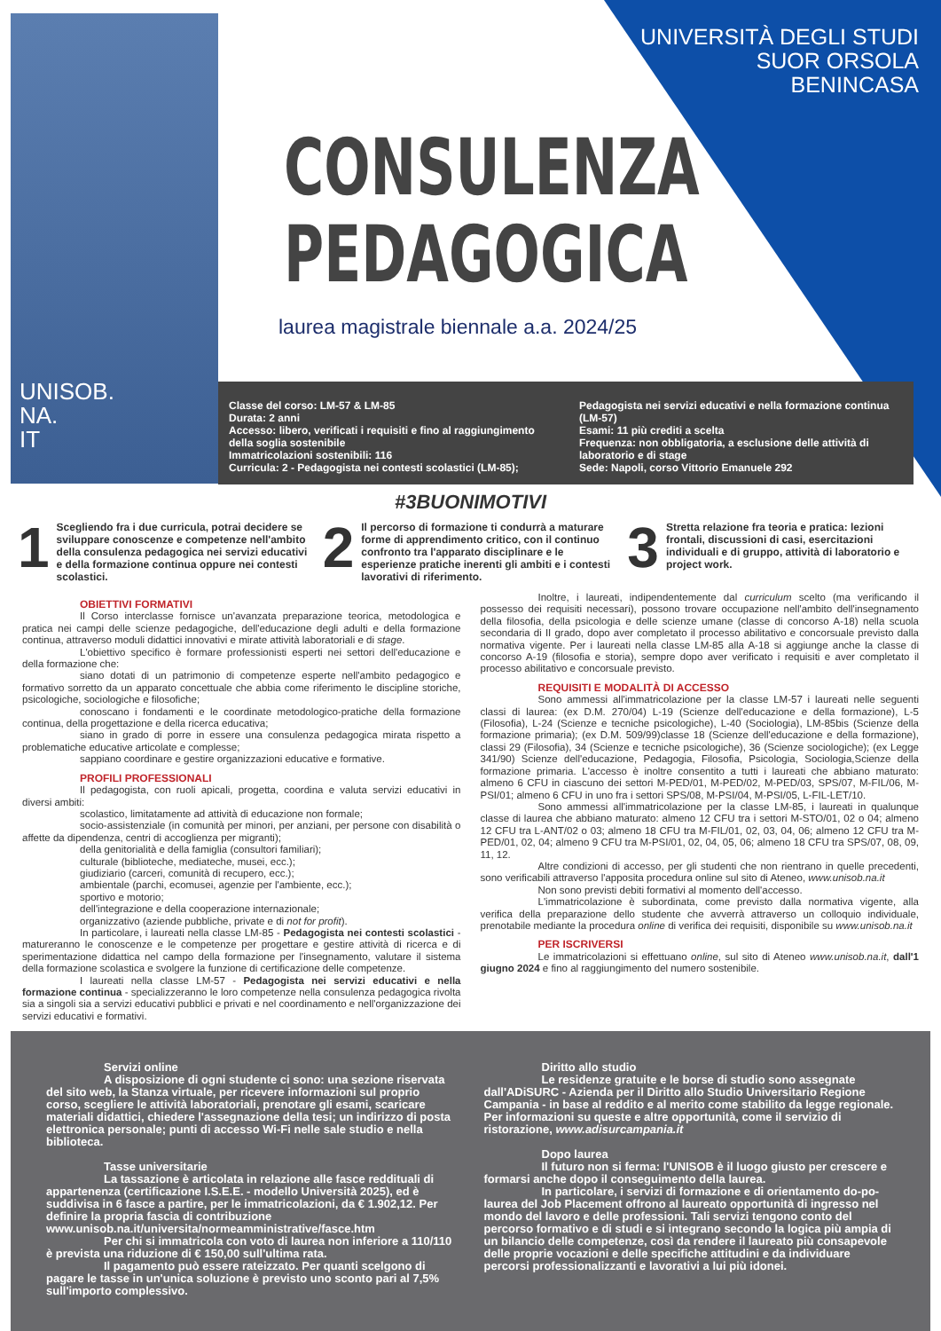UNIVERSITÀ DEGLI STUDI
SUOR ORSOLA
BENINCASA
CONSULENZA
PEDAGOGICA
laurea magistrale biennale a.a. 2024/25
UNISOB.
NA.
IT
Classe del corso: LM-57 & LM-85
Durata: 2 anni
Accesso: libero, verificati i requisiti e fino al raggiungimento della soglia sostenibile
Immatricolazioni sostenibili: 116
Curricula: 2 - Pedagogista nei contesti scolastici (LM-85);
Pedagogista nei servizi educativi e nella formazione continua (LM-57)
Esami: 11 più crediti a scelta
Frequenza: non obbligatoria, a esclusione delle attività di laboratorio e di stage
Sede: Napoli, corso Vittorio Emanuele 292
#3BUONIMOTIVI
1 Scegliendo fra i due curricula, potrai decidere se sviluppare conoscenze e competenze nell'ambito della consulenza pedagogica nei servizi educativi e della formazione continua oppure nei contesti scolastici.
2 Il percorso di formazione ti condurrà a maturare forme di apprendimento critico, con il continuo confronto tra l'apparato disciplinare e le esperienze pratiche inerenti gli ambiti e i contesti lavorativi di riferimento.
3 Stretta relazione fra teoria e pratica: lezioni frontali, discussioni di casi, esercitazioni individuali e di gruppo, attività di laboratorio e project work.
OBIETTIVI FORMATIVI
Il Corso interclasse fornisce un'avanzata preparazione teorica, metodologica e pratica nei campi delle scienze pedagogiche, dell'educazione degli adulti e della formazione continua, attraverso moduli didattici innovativi e mirate attività laboratoriali e di stage.
L'obiettivo specifico è formare professionisti esperti nei settori dell'educazione e della formazione che:
siano dotati di un patrimonio di competenze esperte nell'ambito pedagogico e formativo sorretto da un apparato concettuale che abbia come riferimento le discipline storiche, psicologiche, sociologiche e filosofiche;
conoscano i fondamenti e le coordinate metodologico-pratiche della formazione continua, della progettazione e della ricerca educativa;
siano in grado di porre in essere una consulenza pedagogica mirata rispetto a problematiche educative articolate e complesse;
sappiano coordinare e gestire organizzazioni educative e formative.
PROFILI PROFESSIONALI
Il pedagogista, con ruoli apicali, progetta, coordina e valuta servizi educativi in diversi ambiti:
scolastico, limitatamente ad attività di educazione non formale;
socio-assistenziale (in comunità per minori, per anziani, per persone con disabilità o affette da dipendenza, centri di accoglienza per migranti);
della genitorialità e della famiglia (consultori familiari);
culturale (biblioteche, mediateche, musei, ecc.);
giudiziario (carceri, comunità di recupero, ecc.);
ambientale (parchi, ecomusei, agenzie per l'ambiente, ecc.);
sportivo e motorio;
dell'integrazione e della cooperazione internazionale;
organizzativo (aziende pubbliche, private e di not for profit).
In particolare, i laureati nella classe LM-85 - Pedagogista nei contesti scolastici - matureranno le conoscenze e le competenze per progettare e gestire attività di ricerca e di sperimentazione didattica nel campo della formazione per l'insegnamento, valutare il sistema della formazione scolastica e svolgere la funzione di certificazione delle competenze.
I laureati nella classe LM-57 - Pedagogista nei servizi educativi e nella formazione continua - specializzeranno le loro competenze nella consulenza pedagogica rivolta sia a singoli sia a servizi educativi pubblici e privati e nel coordinamento e nell'organizzazione dei servizi educativi e formativi.
Inoltre, i laureati, indipendentemente dal curriculum scelto (ma verificando il possesso dei requisiti necessari), possono trovare occupazione nell'ambito dell'insegnamento della filosofia, della psicologia e delle scienze umane (classe di concorso A-18) nella scuola secondaria di II grado, dopo aver completato il processo abilitativo e concorsuale previsto dalla normativa vigente. Per i laureati nella classe LM-85 alla A-18 si aggiunge anche la classe di concorso A-19 (filosofia e storia), sempre dopo aver verificato i requisiti e aver completato il processo abilitativo e concorsuale previsto.
REQUISITI E MODALITÀ DI ACCESSO
Sono ammessi all'immatricolazione per la classe LM-57 i laureati nelle seguenti classi di laurea: (ex D.M. 270/04) L-19 (Scienze dell'educazione e della formazione), L-5 (Filosofia), L-24 (Scienze e tecniche psicologiche), L-40 (Sociologia), LM-85bis (Scienze della formazione primaria); (ex D.M. 509/99)classe 18 (Scienze dell'educazione e della formazione), classi 29 (Filosofia), 34 (Scienze e tecniche psicologiche), 36 (Scienze sociologiche); (ex Legge 341/90) Scienze dell'educazione, Pedagogia, Filosofia, Psicologia, Sociologia,Scienze della formazione primaria. L'accesso è inoltre consentito a tutti i laureati che abbiano maturato: almeno 6 CFU in ciascuno dei settori M-PED/01, M-PED/02, M-PED/03, SPS/07, M-FIL/06, M-PSI/01; almeno 6 CFU in uno fra i settori SPS/08, M-PSI/04, M-PSI/05, L-FIL-LET/10.
Sono ammessi all'immatricolazione per la classe LM-85, i laureati in qualunque classe di laurea che abbiano maturato: almeno 12 CFU tra i settori M-STO/01, 02 o 04; almeno 12 CFU tra L-ANT/02 o 03; almeno 18 CFU tra M-FIL/01, 02, 03, 04, 06; almeno 12 CFU tra M-PED/01, 02, 04; almeno 9 CFU tra M-PSI/01, 02, 04, 05, 06; almeno 18 CFU tra SPS/07, 08, 09, 11, 12.
Altre condizioni di accesso, per gli studenti che non rientrano in quelle precedenti, sono verificabili attraverso l'apposita procedura online sul sito di Ateneo, www.unisob.na.it
Non sono previsti debiti formativi al momento dell'accesso.
L'immatricolazione è subordinata, come previsto dalla normativa vigente, alla verifica della preparazione dello studente che avverrà attraverso un colloquio individuale, prenotabile mediante la procedura online di verifica dei requisiti, disponibile su www.unisob.na.it
PER ISCRIVERSI
Le immatricolazioni si effettuano online, sul sito di Ateneo www.unisob.na.it, dall'1 giugno 2024 e fino al raggiungimento del numero sostenibile.
Servizi online
A disposizione di ogni studente ci sono: una sezione riservata del sito web, la Stanza virtuale, per ricevere informazioni sul proprio corso, scegliere le attività laboratoriali, prenotare gli esami, scaricare materiali didattici, chiedere l'assegnazione della tesi; un indirizzo di posta elettronica personale; punti di accesso Wi-Fi nelle sale studio e nella biblioteca.
Tasse universitarie
La tassazione è articolata in relazione alle fasce reddituali di appartenenza (certificazione I.S.E.E. - modello Università 2025), ed è suddivisa in 6 fasce a partire, per le immatricolazioni, da € 1.902,12. Per definire la propria fascia di contribuzione www.unisob.na.it/universita/normeamministrative/fasce.htm
Per chi si immatricola con voto di laurea non inferiore a 110/110 è prevista una riduzione di € 150,00 sull'ultima rata.
Il pagamento può essere rateizzato. Per quanti scelgono di pagare le tasse in un'unica soluzione è previsto uno sconto pari al 7,5% sull'importo complessivo.
Diritto allo studio
Le residenze gratuite e le borse di studio sono assegnate dall'ADiSURC - Azienda per il Diritto allo Studio Universitario Regione Campania - in base al reddito e al merito come stabilito da legge regionale. Per informazioni su queste e altre opportunità, come il servizio di ristorazione, www.adisurcampania.it
Dopo laurea
Il futuro non si ferma: l'UNISOB è il luogo giusto per crescere e formarsi anche dopo il conseguimento della laurea.
In particolare, i servizi di formazione e di orientamento do-po-laurea del Job Placement offrono al laureato opportunità di ingresso nel mondo del lavoro e delle professioni. Tali servizi tengono conto del percorso formativo e di studi e si integrano secondo la logica più ampia di un bilancio delle competenze, così da rendere il laureato più consapevole delle proprie vocazioni e delle specifiche attitudini e da individuare percorsi professionalizzanti e lavorativi a lui più idonei.